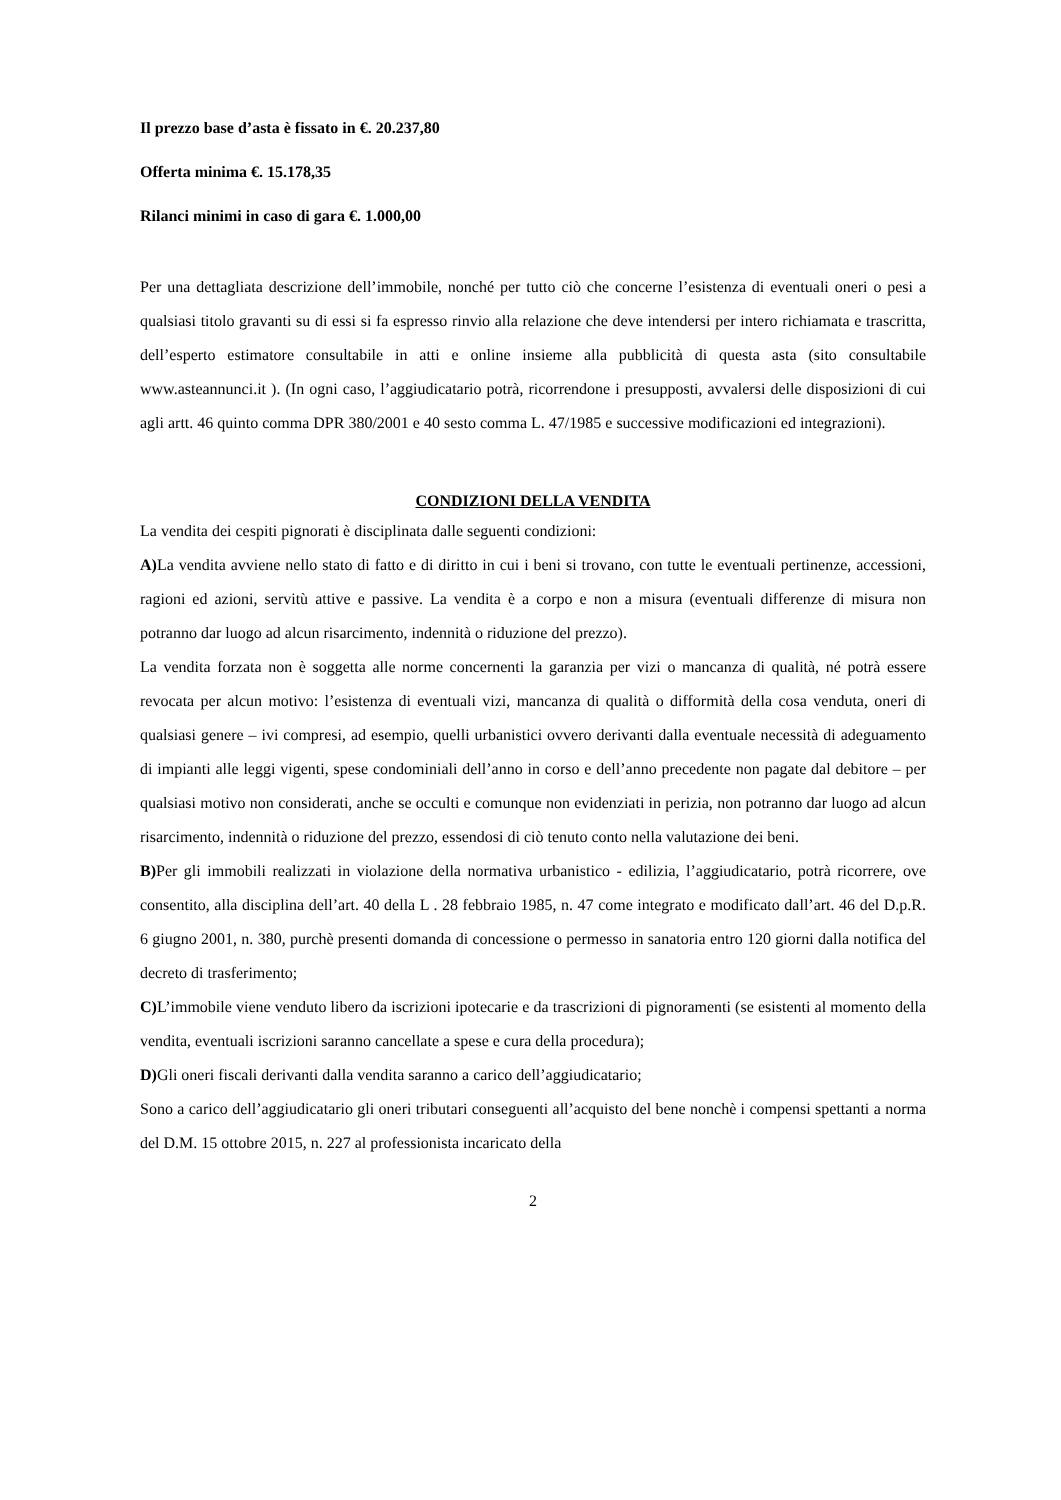Il prezzo base d’asta è fissato in €. 20.237,80
Offerta minima €. 15.178,35
Rilanci minimi in caso di gara €. 1.000,00
Per una dettagliata descrizione dell’immobile, nonché per tutto ciò che concerne l’esistenza di eventuali oneri o pesi a qualsiasi titolo gravanti su di essi si fa espresso rinvio alla relazione che deve intendersi per intero richiamata e trascritta, dell’esperto estimatore consultabile in atti e online insieme alla pubblicità di questa asta (sito consultabile www.asteannunci.it ). (In ogni caso, l’aggiudicatario potrà, ricorrendone i presupposti, avvalersi delle disposizioni di cui agli artt. 46 quinto comma DPR 380/2001 e 40 sesto comma L. 47/1985 e successive modificazioni ed integrazioni).
CONDIZIONI DELLA VENDITA
La vendita dei cespiti pignorati è disciplinata dalle seguenti condizioni:
A) La vendita avviene nello stato di fatto e di diritto in cui i beni si trovano, con tutte le eventuali pertinenze, accessioni, ragioni ed azioni, servitù attive e passive. La vendita è a corpo e non a misura (eventuali differenze di misura non potranno dar luogo ad alcun risarcimento, indennità o riduzione del prezzo).
La vendita forzata non è soggetta alle norme concernenti la garanzia per vizi o mancanza di qualità, né potrà essere revocata per alcun motivo: l’esistenza di eventuali vizi, mancanza di qualità o difformità della cosa venduta, oneri di qualsiasi genere – ivi compresi, ad esempio, quelli urbanistici ovvero derivanti dalla eventuale necessità di adeguamento di impianti alle leggi vigenti, spese condominiali dell’anno in corso e dell’anno precedente non pagate dal debitore – per qualsiasi motivo non considerati, anche se occulti e comunque non evidenziati in perizia, non potranno dar luogo ad alcun risarcimento, indennità o riduzione del prezzo, essendosi di ciò tenuto conto nella valutazione dei beni.
B) Per gli immobili realizzati in violazione della normativa urbanistico - edilizia, l’aggiudicatario, potrà ricorrere, ove consentito, alla disciplina dell’art. 40 della L . 28 febbraio 1985, n. 47 come integrato e modificato dall’art. 46 del D.p.R. 6 giugno 2001, n. 380, purchè presenti domanda di concessione o permesso in sanatoria entro 120 giorni dalla notifica del decreto di trasferimento;
C) L’immobile viene venduto libero da iscrizioni ipotecarie e da trascrizioni di pignoramenti (se esistenti al momento della vendita, eventuali iscrizioni saranno cancellate a spese e cura della procedura);
D) Gli oneri fiscali derivanti dalla vendita saranno a carico dell’aggiudicatario;
Sono a carico dell’aggiudicatario gli oneri tributari conseguenti all’acquisto del bene nonchè i compensi spettanti a norma del D.M. 15 ottobre 2015, n. 227 al professionista incaricato della
2